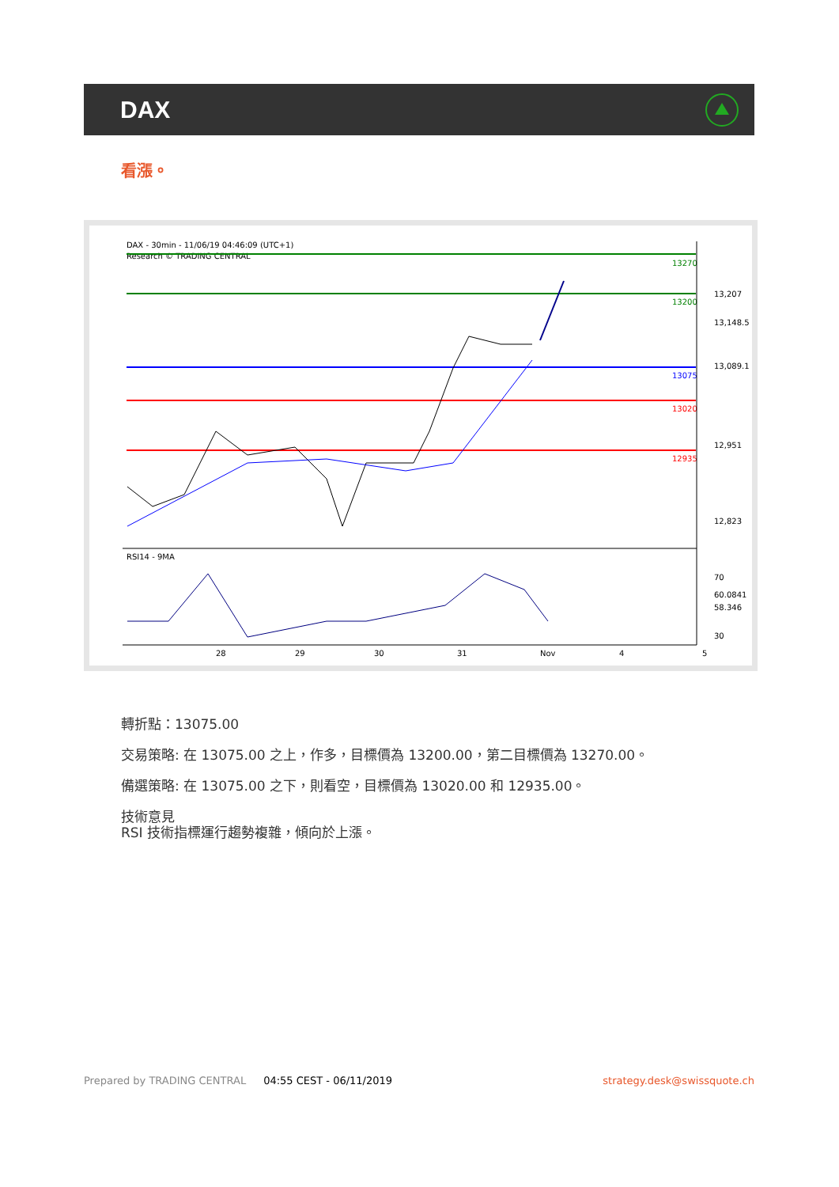DAX
看漲。
DAX - 30min - 11/06/19 04:46:09 (UTC+1)
Research © TRADING CENTRAL
13270
13200
13075
13020
12935
13,207
12,951
12,823
70
30
13,148.5
13,089.1
60.0841
58.346
RSI14 - 9MA
28
29
30
31
Nov
4
5
轉折點：13075.00
交易策略: 在 13075.00 之上，作多，目標價為 13200.00，第二目標價為 13270.00。
備選策略: 在 13075.00 之下，則看空，目標價為 13020.00 和 12935.00。
技術意見
RSI 技術指標運行趨勢複雜，傾向於上漲。
Prepared by TRADING CENTRAL 04:55 CEST - 06/11/2019 strategy.desk@swissquote.ch